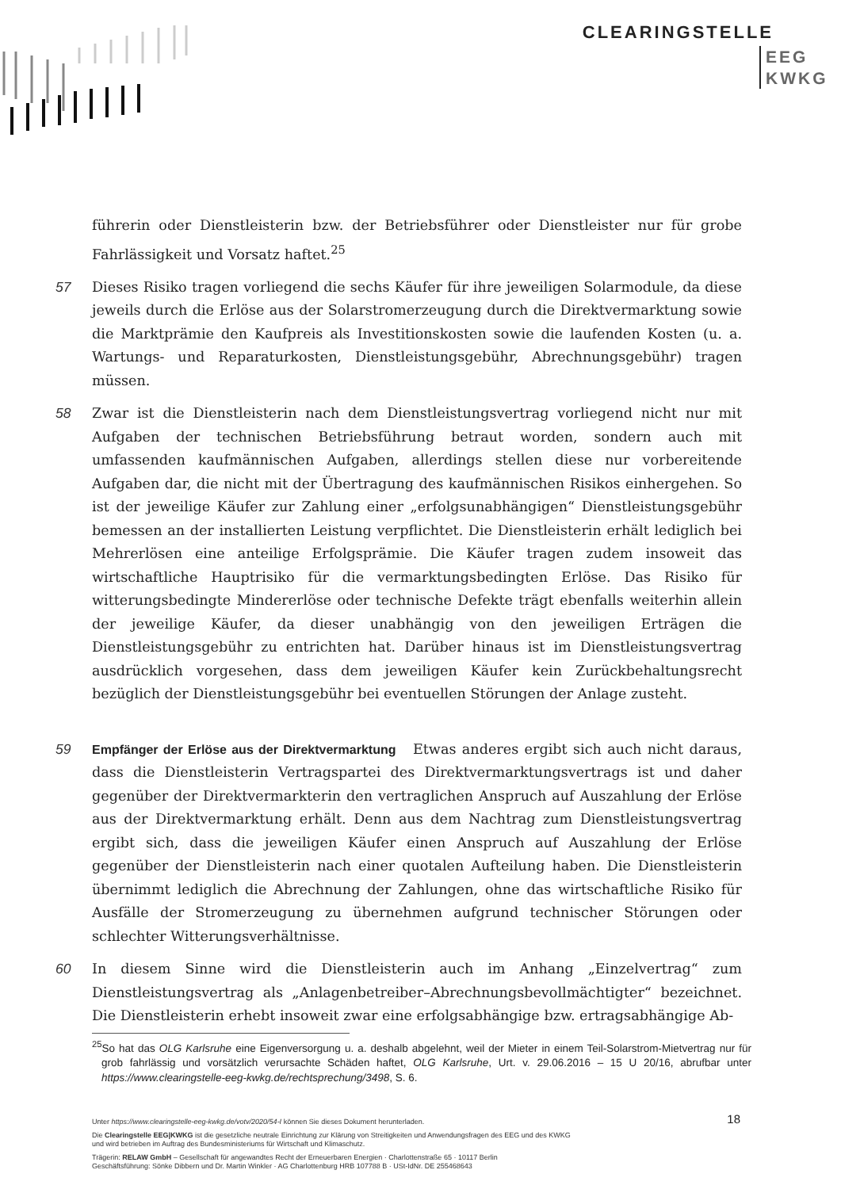CLEARINGSTELLE
EEG
KWKG
führerin oder Dienstleisterin bzw. der Betriebsführer oder Dienstleister nur für grobe Fahrlässigkeit und Vorsatz haftet.<sup>25</sup>
57 Dieses Risiko tragen vorliegend die sechs Käufer für ihre jeweiligen Solarmodule, da diese jeweils durch die Erlöse aus der Solarstromerzeugung durch die Direktvermarktung sowie die Marktprämie den Kaufpreis als Investitionskosten sowie die laufenden Kosten (u. a. Wartungs- und Reparaturkosten, Dienstleistungsgebühr, Abrechnungsgebühr) tragen müssen.
58 Zwar ist die Dienstleisterin nach dem Dienstleistungsvertrag vorliegend nicht nur mit Aufgaben der technischen Betriebsführung betraut worden, sondern auch mit umfassenden kaufmännischen Aufgaben, allerdings stellen diese nur vorbereitende Aufgaben dar, die nicht mit der Übertragung des kaufmännischen Risikos einhergehen. So ist der jeweilige Käufer zur Zahlung einer „erfolgsunabhängigen“ Dienstleistungsgebühr bemessen an der installierten Leistung verpflichtet. Die Dienstleisterin erhält lediglich bei Mehrerlösen eine anteilige Erfolgsprämie. Die Käufer tragen zudem insoweit das wirtschaftliche Hauptrisiko für die vermarktungsbedingten Erlöse. Das Risiko für witterungsbedingte Mindererlöse oder technische Defekte trägt ebenfalls weiterhin allein der jeweilige Käufer, da dieser unabhängig von den jeweiligen Erträgen die Dienstleistungsgebühr zu entrichten hat. Darüber hinaus ist im Dienstleistungsvertrag ausdrücklich vorgesehen, dass dem jeweiligen Käufer kein Zurückbehaltungsrecht bezüglich der Dienstleistungsgebühr bei eventuellen Störungen der Anlage zusteht.
59 Empfänger der Erlöse aus der Direktvermarktung Etwas anderes ergibt sich auch nicht daraus, dass die Dienstleisterin Vertragspartei des Direktvermarktungsvertrags ist und daher gegenüber der Direktvermarkterin den vertraglichen Anspruch auf Auszahlung der Erlöse aus der Direktvermarktung erhält. Denn aus dem Nachtrag zum Dienstleistungsvertrag ergibt sich, dass die jeweiligen Käufer einen Anspruch auf Auszahlung der Erlöse gegenüber der Dienstleisterin nach einer quotalen Aufteilung haben. Die Dienstleisterin übernimmt lediglich die Abrechnung der Zahlungen, ohne das wirtschaftliche Risiko für Ausfälle der Stromerzeugung zu übernehmen aufgrund technischer Störungen oder schlechter Witterungsverhältnisse.
60 In diesem Sinne wird die Dienstleisterin auch im Anhang „Einzelvertrag“ zum Dienstleistungsvertrag als „Anlagenbetreiber–Abrechnungsbevollmächtigter“ bezeichnet. Die Dienstleisterin erhebt insoweit zwar eine erfolgsabhängige bzw. ertragsabhängige Ab-
<sup>25</sup> So hat das OLG Karlsruhe eine Eigenversorgung u. a. deshalb abgelehnt, weil der Mieter in einem Teil-Solarstrom-Mietvertrag nur für grob fahrlässig und vorsätzlich verursachte Schäden haftet, OLG Karlsruhe, Urt. v. 29.06.2016 – 15 U 20/16, abrufbar unter https://www.clearingstelle-eeg-kwkg.de/rechtsprechung/3498, S. 6.
18
Unter https://www.clearingstelle-eeg-kwkg.de/votv/2020/54-I können Sie dieses Dokument herunterladen.
Die Clearingstelle EEG|KWKG ist die gesetzliche neutrale Einrichtung zur Klärung von Streitigkeiten und Anwendungsfragen des EEG und des KWKG
und wird betrieben im Auftrag des Bundesministeriums für Wirtschaft und Klimaschutz.
Trägerin: RELAW GmbH – Gesellschaft für angewandtes Recht der Erneuerbaren Energien · Charlottenstraße 65 · 10117 Berlin
Geschäftsführung: Sönke Dibbern und Dr. Martin Winkler · AG Charlottenburg HRB 107788 B · USt-IdNr. DE 255468643